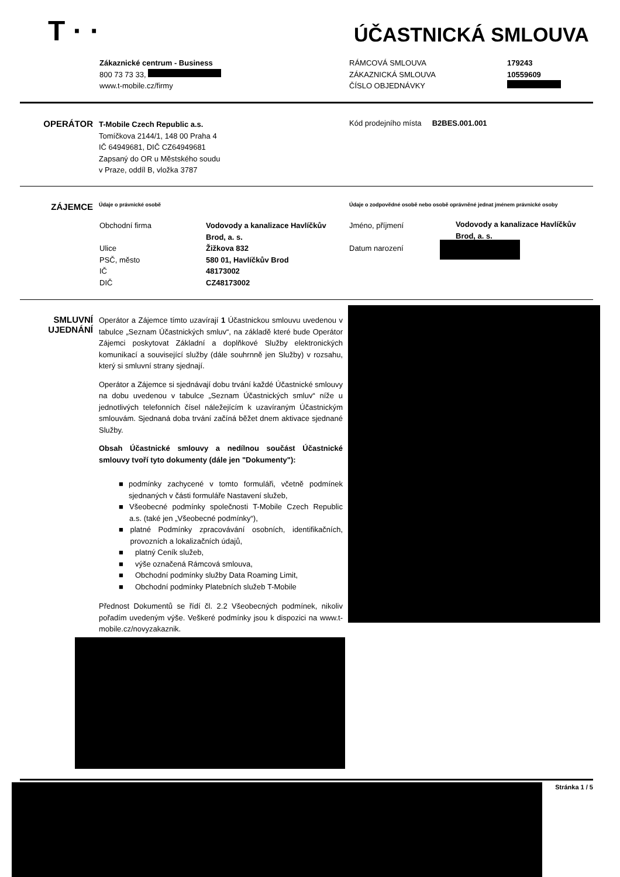T · · ÚČASTNICKÁ SMLOUVA
Zákaznické centrum - Business
800 73 73 33,
www.t-mobile.cz/firmy
RÁMCOVÁ SMLOUVA
ZÁKAZNICKÁ SMLOUVA
ČÍSLO OBJEDNÁVKY
179243
10559609
OPERÁTOR
T-Mobile Czech Republic a.s.
Tomíčkova 2144/1, 148 00 Praha 4
IČ 64949681, DIČ CZ64949681
Zapsaný do OR u Městského soudu
v Praze, oddíl B, vložka 3787
Kód prodejního místa B2BES.001.001
ZÁJEMCE
Údaje o právnické osobě
Údaje o zodpovědné osobě nebo osobě oprávněné jednat jménem právnické osoby
Obchodní firma
Ulice
PSČ, město
IČ
DIČ
Vodovody a kanalizace Havlíčkův
Brod, a. s.
Žižkova 832
580 01, Havlíčkův Brod
48173002
CZ48173002
Jméno, příjmení
Datum narození
Vodovody a kanalizace Havlíčkův
Brod, a. s.
SMLUVNÍ
UJEDNÁNÍ
Operátor a Zájemce tímto uzavírají 1 Účastnickou smlouvu uvedenou v tabulce „Seznam Účastnických smluv“, na základě které bude Operátor Zájemci poskytovat Základní a doplňkové Služby elektronických komunikací a související služby (dále souhrnně jen Služby) v rozsahu, který si smluvní strany sjednají.
Operátor a Zájemce si sjednávají dobu trvání každé Účastnické smlouvy na dobu uvedenou v tabulce „Seznam Účastnických smluv“ níže u jednotlivých telefonních čísel náležejícím k uzavíraným Účastnickým smlouvám. Sjednaná doba trvání začíná běžet dnem aktivace sjednané Služby.
Obsah Účastnické smlouvy a nedílnou součást Účastnické smlouvy tvoří tyto dokumenty (dále jen "Dokumenty"):
■ podmínky zachycené v tomto formuláři, včetně podmínek sjednaných v části formuláře Nastavení služeb,
■ Všeobecné podmínky společnosti T-Mobile Czech Republic a.s. (také jen „Všeobecné podmínky“),
■ platné Podmínky zpracovávání osobních, identifikačních, provozních a lokalizačních údajů,
■ platný Ceník služeb,
■ výše označená Rámcová smlouva,
■ Obchodní podmínky služby Data Roaming Limit,
■ Obchodní podmínky Platebních služeb T-Mobile
Přednost Dokumentů se řídí čl. 2.2 Všeobecných podmínek, nikoliv pořadím uvedeným výše. Veškeré podmínky jsou k dispozici na www.t-mobile.cz/novyzakaznik.
Stránka 1 / 5